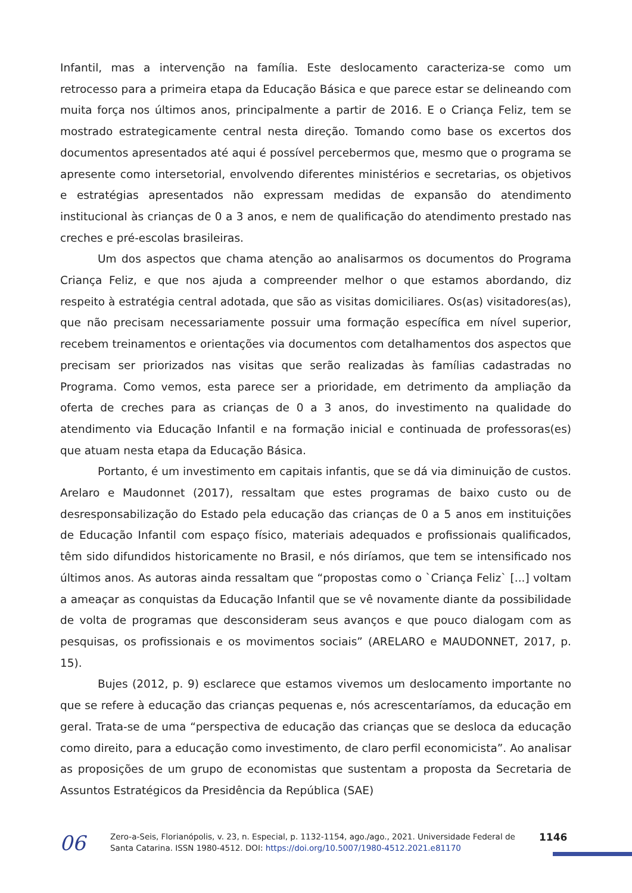Infantil, mas a intervenção na família. Este deslocamento caracteriza-se como um retrocesso para a primeira etapa da Educação Básica e que parece estar se delineando com muita força nos últimos anos, principalmente a partir de 2016. E o Criança Feliz, tem se mostrado estrategicamente central nesta direção. Tomando como base os excertos dos documentos apresentados até aqui é possível percebermos que, mesmo que o programa se apresente como intersetorial, envolvendo diferentes ministérios e secretarias, os objetivos e estratégias apresentados não expressam medidas de expansão do atendimento institucional às crianças de 0 a 3 anos, e nem de qualificação do atendimento prestado nas creches e pré-escolas brasileiras.
Um dos aspectos que chama atenção ao analisarmos os documentos do Programa Criança Feliz, e que nos ajuda a compreender melhor o que estamos abordando, diz respeito à estratégia central adotada, que são as visitas domiciliares. Os(as) visitadores(as), que não precisam necessariamente possuir uma formação específica em nível superior, recebem treinamentos e orientações via documentos com detalhamentos dos aspectos que precisam ser priorizados nas visitas que serão realizadas às famílias cadastradas no Programa. Como vemos, esta parece ser a prioridade, em detrimento da ampliação da oferta de creches para as crianças de 0 a 3 anos, do investimento na qualidade do atendimento via Educação Infantil e na formação inicial e continuada de professoras(es) que atuam nesta etapa da Educação Básica.
Portanto, é um investimento em capitais infantis, que se dá via diminuição de custos. Arelaro e Maudonnet (2017), ressaltam que estes programas de baixo custo ou de desresponsabilização do Estado pela educação das crianças de 0 a 5 anos em instituições de Educação Infantil com espaço físico, materiais adequados e profissionais qualificados, têm sido difundidos historicamente no Brasil, e nós diríamos, que tem se intensificado nos últimos anos. As autoras ainda ressaltam que “propostas como o `Criança Feliz` [...] voltam a ameaçar as conquistas da Educação Infantil que se vê novamente diante da possibilidade de volta de programas que desconsideram seus avanços e que pouco dialogam com as pesquisas, os profissionais e os movimentos sociais” (ARELARO e MAUDONNET, 2017, p. 15).
Bujes (2012, p. 9) esclarece que estamos vivemos um deslocamento importante no que se refere à educação das crianças pequenas e, nós acrescentaríamos, da educação em geral. Trata-se de uma “perspectiva de educação das crianças que se desloca da educação como direito, para a educação como investimento, de claro perfil economicista”. Ao analisar as proposições de um grupo de economistas que sustentam a proposta da Secretaria de Assuntos Estratégicos da Presidência da República (SAE)
06
Zero-a-Seis, Florianópolis, v. 23, n. Especial, p. 1132-1154, ago./ago., 2021. Universidade Federal de Santa Catarina. ISSN 1980-4512. DOI: https://doi.org/10.5007/1980-4512.2021.e81170
1146